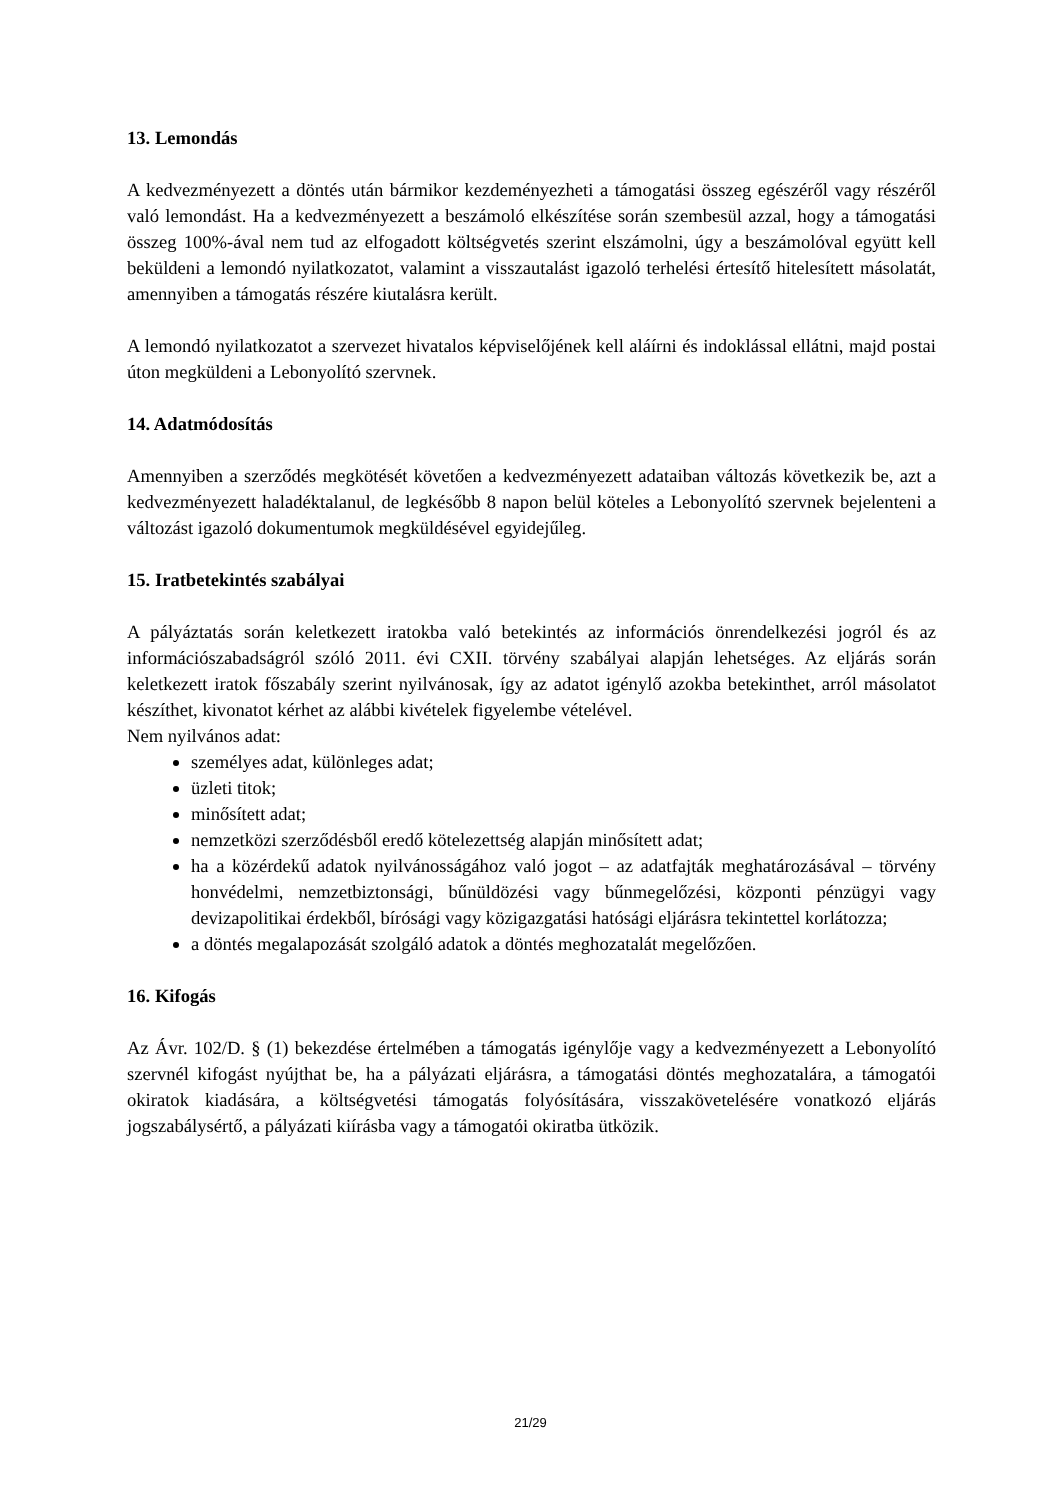13. Lemondás
A kedvezményezett a döntés után bármikor kezdeményezheti a támogatási összeg egészéről vagy részéről való lemondást. Ha a kedvezményezett a beszámoló elkészítése során szembesül azzal, hogy a támogatási összeg 100%-ával nem tud az elfogadott költségvetés szerint elszámolni, úgy a beszámolóval együtt kell beküldeni a lemondó nyilatkozatot, valamint a visszautalást igazoló terhelési értesítő hitelesített másolatát, amennyiben a támogatás részére kiutalásra került.
A lemondó nyilatkozatot a szervezet hivatalos képviselőjének kell aláírni és indoklással ellátni, majd postai úton megküldeni a Lebonyolító szervnek.
14. Adatmódosítás
Amennyiben a szerződés megkötését követően a kedvezményezett adataiban változás következik be, azt a kedvezményezett haladéktalanul, de legkésőbb 8 napon belül köteles a Lebonyolító szervnek bejelenteni a változást igazoló dokumentumok megküldésével egyidejűleg.
15. Iratbetekintés szabályai
A pályáztatás során keletkezett iratokba való betekintés az információs önrendelkezési jogról és az információszabadságról szóló 2011. évi CXII. törvény szabályai alapján lehetséges. Az eljárás során keletkezett iratok főszabály szerint nyilvánosak, így az adatot igénylő azokba betekinthet, arról másolatot készíthet, kivonatot kérhet az alábbi kivételek figyelembe vételével.
Nem nyilvános adat:
személyes adat, különleges adat;
üzleti titok;
minősített adat;
nemzetközi szerződésből eredő kötelezettség alapján minősített adat;
ha a közérdekű adatok nyilvánosságához való jogot – az adatfajták meghatározásával – törvény honvédelmi, nemzetbiztonsági, bűnüldözési vagy bűnmegelőzési, központi pénzügyi vagy devizapolitikai érdekből, bírósági vagy közigazgatási hatósági eljárásra tekintettel korlátozza;
a döntés megalapozását szolgáló adatok a döntés meghozatalát megelőzően.
16. Kifogás
Az Ávr. 102/D. § (1) bekezdése értelmében a támogatás igénylője vagy a kedvezményezett a Lebonyolító szervnél kifogást nyújthat be, ha a pályázati eljárásra, a támogatási döntés meghozatalára, a támogatói okiratok kiadására, a költségvetési támogatás folyósítására, visszakövetelésére vonatkozó eljárás jogszabálysértő, a pályázati kiírásba vagy a támogatói okiratba ütközik.
21/29